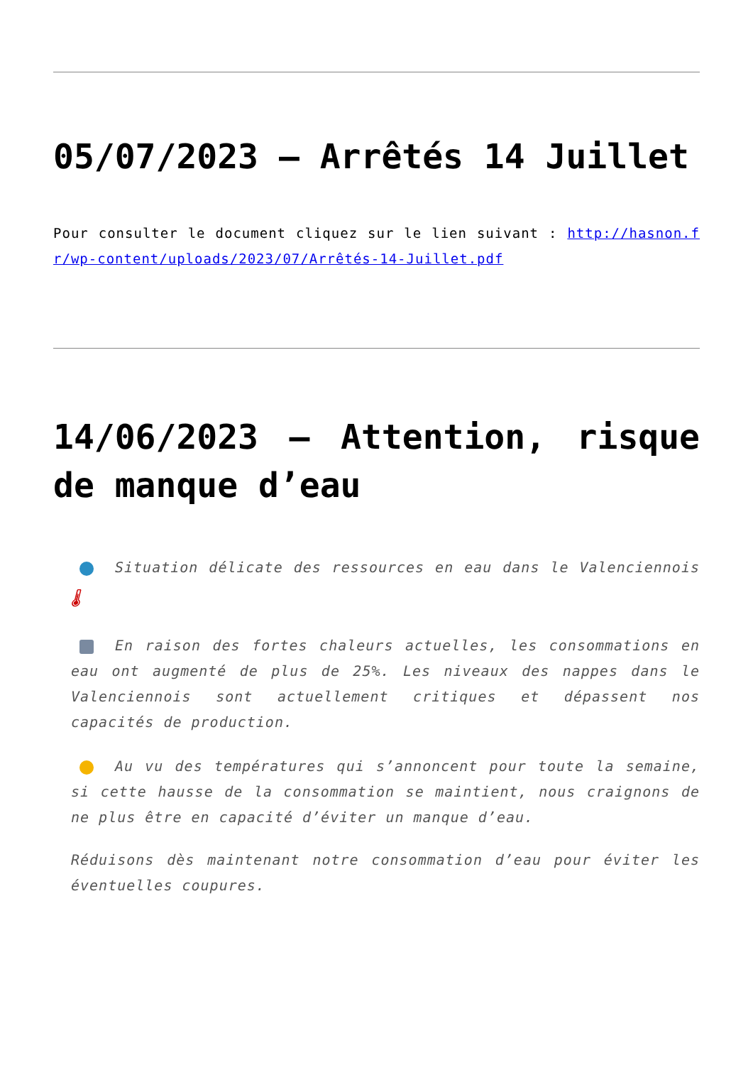05/07/2023 – Arrêtés 14 Juillet
Pour consulter le document cliquez sur le lien suivant : http://hasnon.fr/wp-content/uploads/2023/07/Arrêtés-14-Juillet.pdf
14/06/2023 – Attention, risque de manque d’eau
Situation délicate des ressources en eau dans le Valenciennois 🌡
En raison des fortes chaleurs actuelles, les consommations en eau ont augmenté de plus de 25%. Les niveaux des nappes dans le Valenciennois sont actuellement critiques et dépassent nos capacités de production.
Au vu des températures qui s’annoncent pour toute la semaine, si cette hausse de la consommation se maintient, nous craignons de ne plus être en capacité d’éviter un manque d’eau.
Réduisons dès maintenant notre consommation d’eau pour éviter les éventuelles coupures.